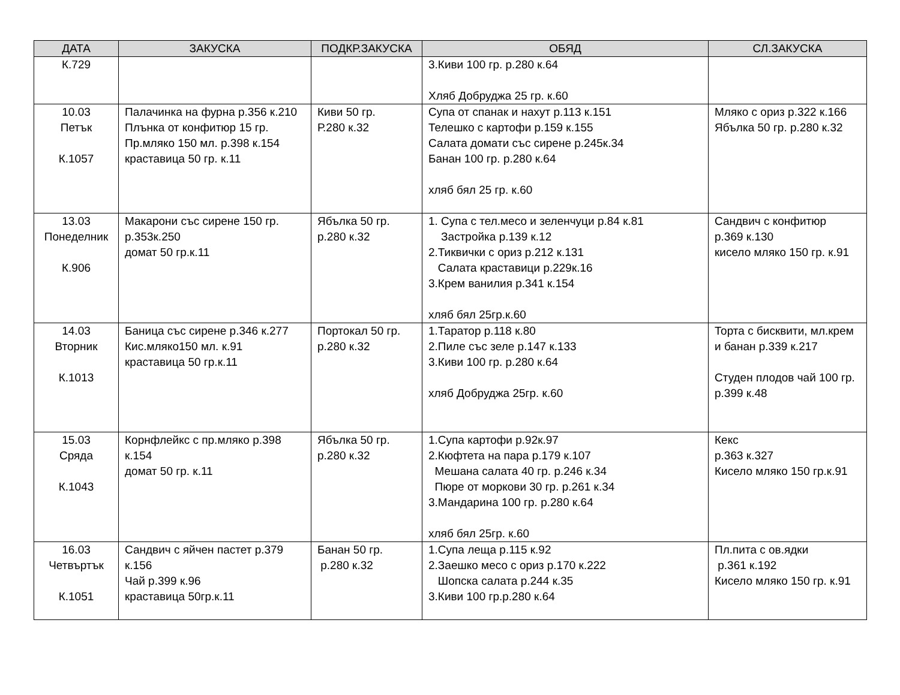| ДАТА | ЗАКУСКА | ПОДКР.ЗАКУСКА | ОБЯД | СЛ.ЗАКУСКА |
| --- | --- | --- | --- | --- |
| К.729 | | | 3.Киви 100 гр. р.280 к.64 Хляб Добруджа 25 гр. к.60 | |
| 10.03 Петък К.1057 | Палачинка на фурна р.356 к.210 Плънка от конфитюр 15 гр. Пр.мляко 150 мл. р.398 к.154 краставица 50 гр. к.11 | Киви 50 гр. Р.280 к.32 | Супа от спанак и нахут р.113 к.151 Телешко с картофи р.159 к.155 Салата домати със сирене р.245к.34 Банан 100 гр. р.280 к.64 хляб бял 25 гр. к.60 | Мляко с ориз р.322 к.166 Ябълка 50 гр. р.280 к.32 |
| 13.03 Понеделник К.906 | Макарони със сирене 150 гр. р.353к.250 домат 50 гр.к.11 | Ябълка 50 гр. р.280 к.32 | 1. Супа с тел.месо и зеленчуци р.84 к.81 Застройка р.139 к.12 2.Тиквички с ориз р.212 к.131 Салата краставици р.229к.16 3.Крем ванилия р.341 к.154 хляб бял 25гр.к.60 | Сандвич с конфитюр р.369 к.130 кисело мляко 150 гр. к.91 |
| 14.03 Вторник К.1013 | Баница със сирене р.346 к.277 Кис.мляко150 мл. к.91 краставица 50 гр.к.11 | Портокал 50 гр. р.280 к.32 | 1.Таратор р.118 к.80 2.Пиле със зеле р.147 к.133 3.Киви 100 гр. р.280 к.64 хляб Добруджа 25гр. к.60 | Торта с бисквити, мл.крем и банан р.339 к.217 Студен плодов чай 100 гр. р.399 к.48 |
| 15.03 Сряда К.1043 | Корнфлейкс с пр.мляко р.398 к.154 домат 50 гр. к.11 | Ябълка 50 гр. р.280 к.32 | 1.Супа картофи р.92к.97 2.Кюфтета на пара р.179 к.107 Мешана салата 40 гр. р.246 к.34 Пюре от моркови 30 гр. р.261 к.34 3.Мандарина 100 гр. р.280 к.64 хляб бял 25гр. к.60 | Кекс р.363 к.327 Кисело мляко 150 гр.к.91 |
| 16.03 Четвъртък К.1051 | Сандвич с яйчен пастет р.379 к.156 Чай р.399 к.96 краставица 50гр.к.11 | Банан 50 гр. р.280 к.32 | 1.Супа леща р.115 к.92 2.Заешко месо с ориз р.170 к.222 Шопска салата р.244 к.35 3.Киви 100 гр.р.280 к.64 | Пл.пита с ов.ядки р.361 к.192 Кисело мляко 150 гр. к.91 |